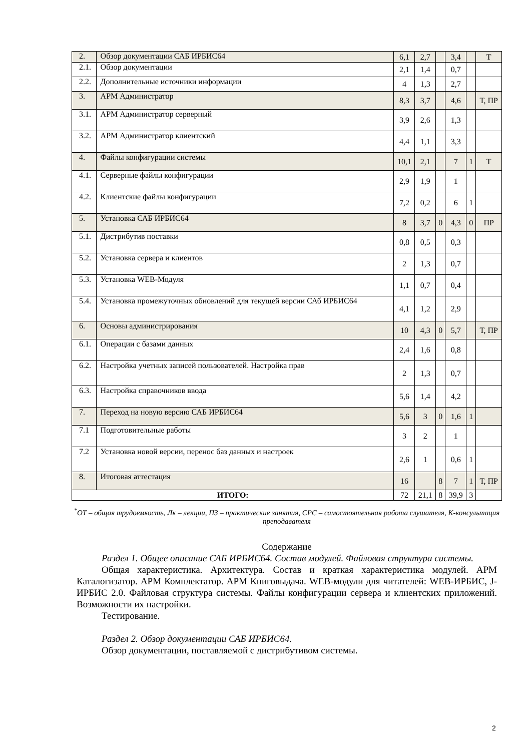| 2. | Обзор документации САБ ИРБИС64 | 6,1 | 2,7 | | 3,4 | | Т |
| 2.1. | Обзор документации | 2,1 | 1,4 | | 0,7 | | |
| 2.2. | Дополнительные источники информации | 4 | 1,3 | | 2,7 | | |
| 3. | АРМ Администратор | 8,3 | 3,7 | | 4,6 | | Т, ПР |
| 3.1. | АРМ Администратор серверный | 3,9 | 2,6 | | 1,3 | | |
| 3.2. | АРМ Администратор клиентский | 4,4 | 1,1 | | 3,3 | | |
| 4. | Файлы конфигурации системы | 10,1 | 2,1 | | 7 | 1 | Т |
| 4.1. | Серверные файлы конфигурации | 2,9 | 1,9 | | 1 | | |
| 4.2. | Клиентские файлы конфигурации | 7,2 | 0,2 | | 6 | 1 | |
| 5. | Установка САБ ИРБИС64 | 8 | 3,7 | 0 | 4,3 | 0 | ПР |
| 5.1. | Дистрибутив поставки | 0,8 | 0,5 | | 0,3 | | |
| 5.2. | Установка сервера и клиентов | 2 | 1,3 | | 0,7 | | |
| 5.3. | Установка WEB-Модуля | 1,1 | 0,7 | | 0,4 | | |
| 5.4. | Установка промежуточных обновлений для текущей версии САб ИРБИС64 | 4,1 | 1,2 | | 2,9 | | |
| 6. | Основы администрирования | 10 | 4,3 | 0 | 5,7 | | Т, ПР |
| 6.1. | Операции с базами данных | 2,4 | 1,6 | | 0,8 | | |
| 6.2. | Настройка учетных записей пользователей. Настройка прав | 2 | 1,3 | | 0,7 | | |
| 6.3. | Настройка справочников ввода | 5,6 | 1,4 | | 4,2 | | |
| 7. | Переход на новую версию САБ ИРБИС64 | 5,6 | 3 | 0 | 1,6 | 1 | |
| 7.1 | Подготовительные работы | 3 | 2 | | 1 | | |
| 7.2 | Установка новой версии, перенос баз данных и настроек | 2,6 | 1 | | 0,6 | 1 | |
| 8. | Итоговая аттестация | 16 | | 8 | 7 | 1 | Т, ПР |
| ИТОГО: | | 72 | 21,1 | 8 | 39,9 | 3 | |
<sup>*</sup> ОТ – общая трудоемкость, Лк – лекции, ПЗ – практические занятия, СРС – самостоятельная работа слушателя, К-консультация преподавателя
Содержание
Раздел 1. Общее описание САБ ИРБИС64. Состав модулей. Файловая структура системы.
Общая характеристика. Архитектура. Состав и краткая характеристика модулей. АРМ Каталогизатор. АРМ Комплектатор. АРМ Книговыдача. WEB-модули для читателей: WEB-ИРБИС, J-ИРБИС 2.0. Файловая структура системы. Файлы конфигурации сервера и клиентских приложений. Возможности их настройки.
Тестирование.
Раздел 2. Обзор документации САБ ИРБИС64.
Обзор документации, поставляемой с дистрибутивом системы.
2